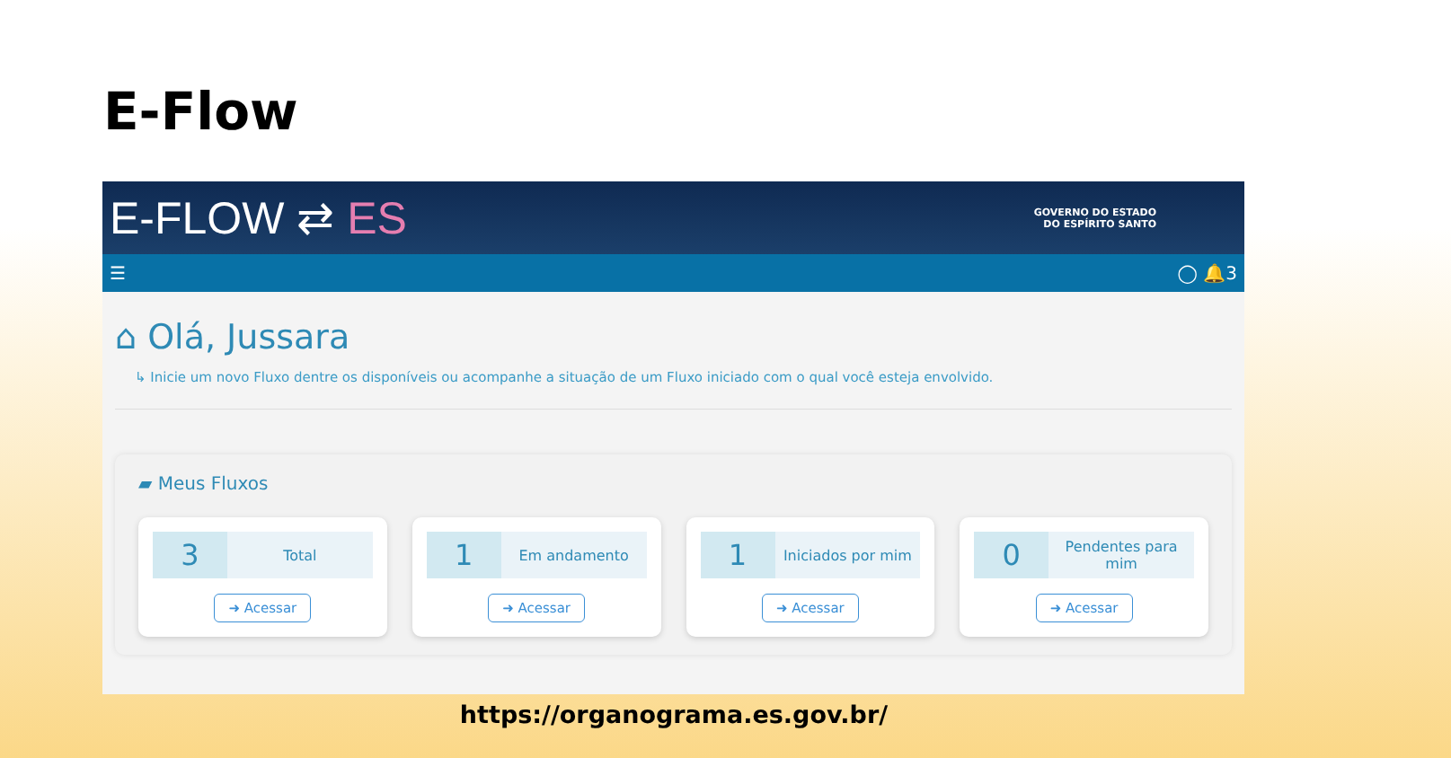E-Flow
E-FLOW ⇄ ES
GOVERNO DO ESTADO
DO ESPÍRITO SANTO
☰ ◯ 🔔3
⌂ Olá, Jussara
↳ Inicie um novo Fluxo dentre os disponíveis ou acompanhe a situação de um Fluxo iniciado com o qual você esteja envolvido.
▰ Meus Fluxos
3
Total
➜ Acessar
1
Em andamento
➜ Acessar
1
Iniciados por mim
➜ Acessar
0
Pendentes para mim
➜ Acessar
https://organograma.es.gov.br/